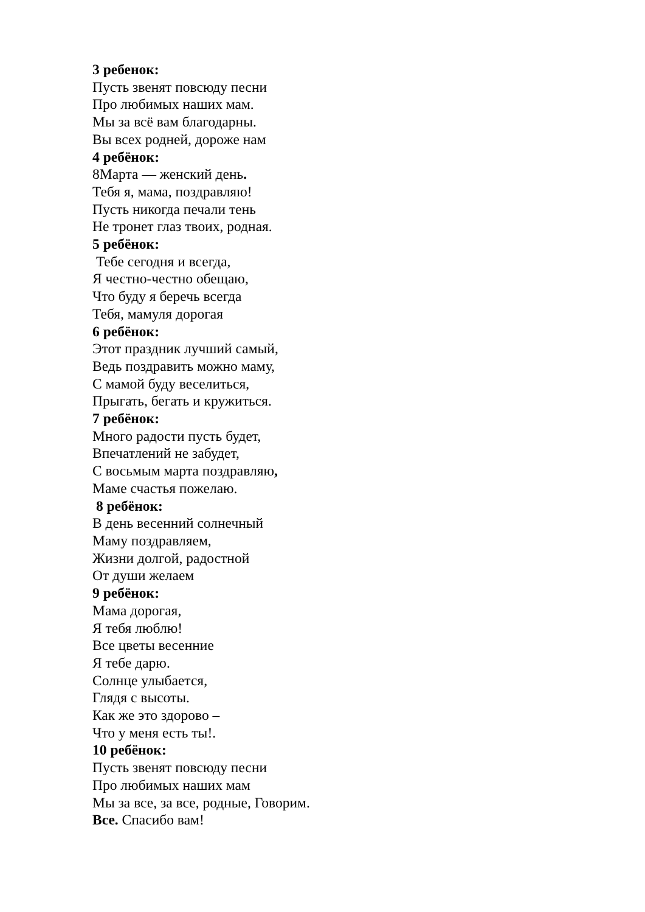3 ребенок:
Пусть звенят повсюду песни
Про любимых наших мам.
Мы за всё вам благодарны.
Вы всех родней, дороже нам
4 ребёнок:
8Марта — женский день.
Тебя я, мама, поздравляю!
Пусть никогда печали тень
Не тронет глаз твоих, родная.
5 ребёнок:
Тебе сегодня и всегда,
Я честно-честно обещаю,
Что буду я беречь всегда
Тебя, мамуля дорогая
6 ребёнок:
Этот праздник лучший самый,
Ведь поздравить можно маму,
С мамой буду веселиться,
Прыгать, бегать и кружиться.
7 ребёнок:
Много радости пусть будет,
Впечатлений не забудет,
С восьмым марта поздравляю,
Маме счастья пожелаю.
8 ребёнок:
В день весенний солнечный
Маму поздравляем,
Жизни долгой, радостной
От души желаем
9 ребёнок:
Мама дорогая,
Я тебя люблю!
Все цветы весенние
Я тебе дарю.
Солнце улыбается,
Глядя с высоты.
Как же это здорово –
Что у меня есть ты!.
10 ребёнок:
Пусть звенят повсюду песни
Про любимых наших мам
Мы за все, за все, родные, Говорим.
Все. Спасибо вам!